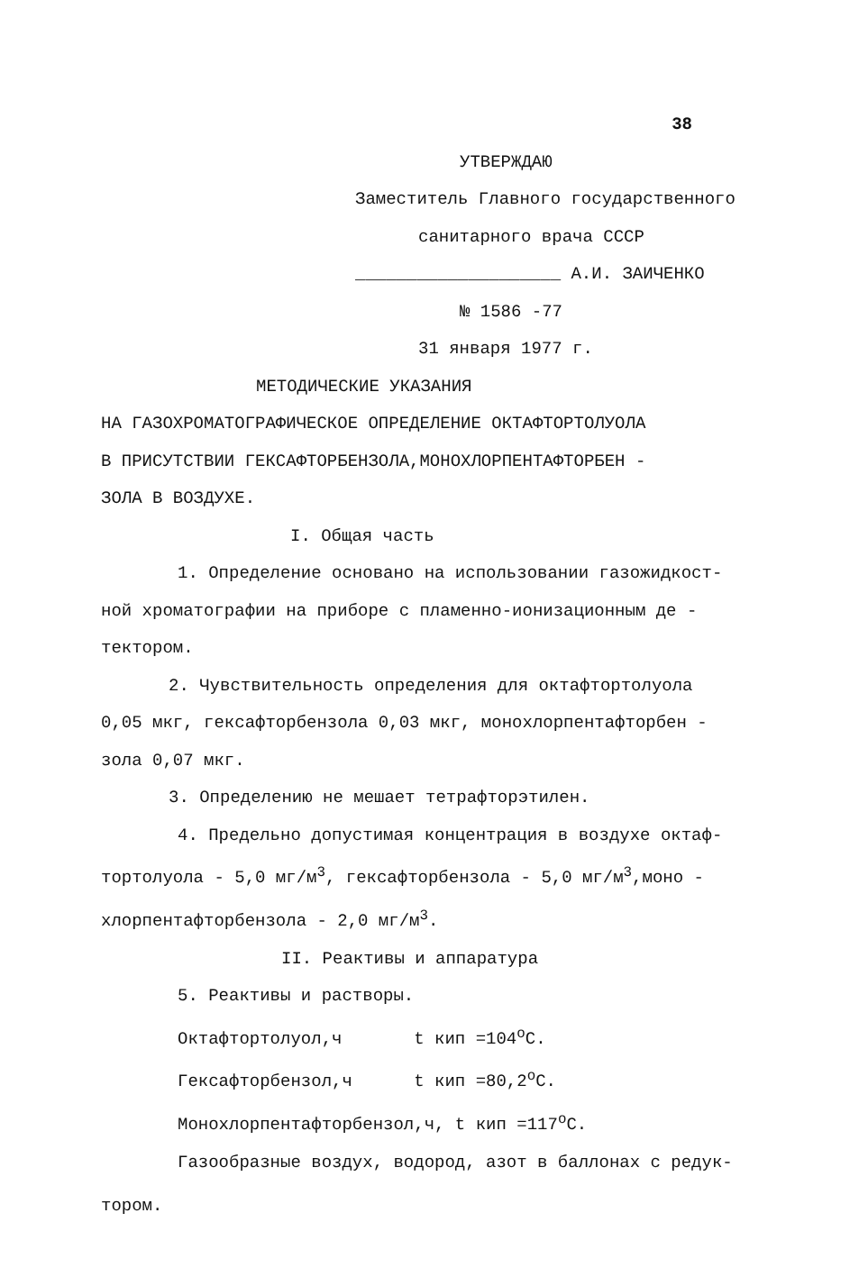38
УТВЕРЖДАЮ
Заместитель Главного государственного
санитарного врача СССР
____________________ А.И. ЗАИЧЕНКО
№ 1586 -77
31 января 1977 г.
МЕТОДИЧЕСКИЕ УКАЗАНИЯ
НА ГАЗОХРОМАТОГРАФИЧЕСКОЕ ОПРЕДЕЛЕНИЕ ОКТАФТОРТОЛУОЛА
В ПРИСУТСТВИИ ГЕКСАФТОРБЕНЗОЛА,МОНОХЛОРПЕНТАФТОРБЕН -
ЗОЛА В ВОЗДУХЕ.
I. Общая часть
1. Определение основано на использовании газожидкост-
ной хроматографии на приборе с пламенно-ионизационным де -
тектором.
2. Чувствительность определения для октафтортолуола
0,05 мкг, гексафторбензола 0,03 мкг, монохлорпентафторбен -
зола 0,07 мкг.
3. Определению не мешает тетрафторэтилен.
4. Предельно допустимая концентрация в воздухе октаф-
тортолуола - 5,0 мг/м<sup>3</sup>, гексафторбензола - 5,0 мг/м<sup>3</sup>,моно -
хлорпентафторбензола - 2,0 мг/м<sup>3</sup>.
II. Реактивы и аппаратура
5. Реактивы и растворы.
Октафтортолуол,ч t кип =104<sup>o</sup>C.
Гексафторбензол,ч t кип =80,2<sup>o</sup>C.
Монохлорпентафторбензол,ч, t кип =117<sup>o</sup>C.
Газообразные воздух, водород, азот в баллонах с редук-
тором.